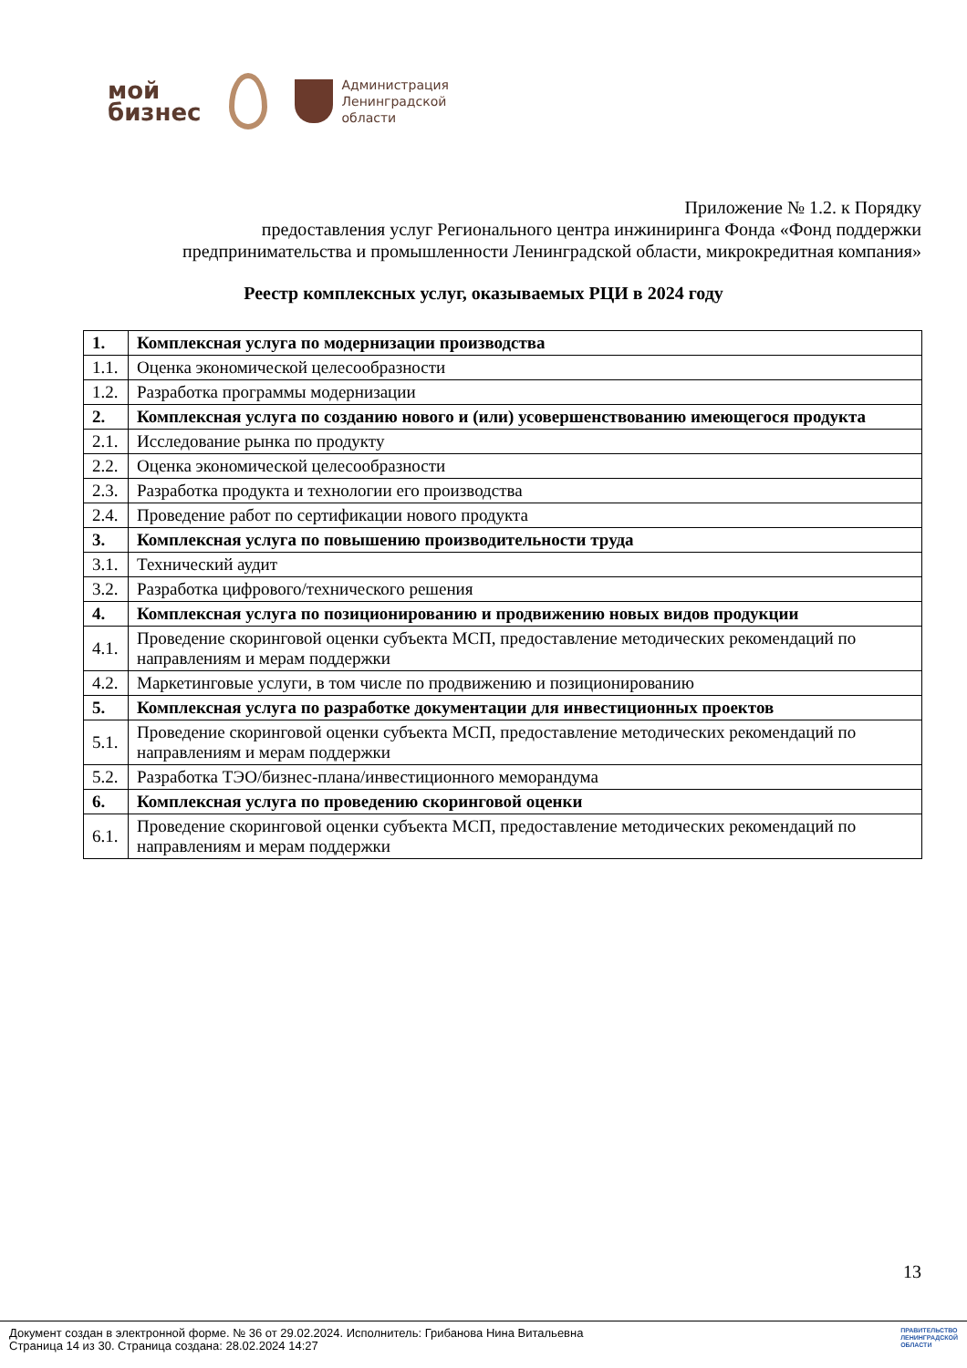мой
бизнес
Администрация
Ленинградской
области
Приложение № 1.2. к Порядку
предоставления услуг Регионального центра инжиниринга Фонда «Фонд поддержки
предпринимательства и промышленности Ленинградской области, микрокредитная компания»
Реестр комплексных услуг, оказываемых РЦИ в 2024 году
| 1. | Комплексная услуга по модернизации производства |
| 1.1. | Оценка экономической целесообразности |
| 1.2. | Разработка программы модернизации |
| 2. | Комплексная услуга по созданию нового и (или) усовершенствованию имеющегося продукта |
| 2.1. | Исследование рынка по продукту |
| 2.2. | Оценка экономической целесообразности |
| 2.3. | Разработка продукта и технологии его производства |
| 2.4. | Проведение работ по сертификации нового продукта |
| 3. | Комплексная услуга по повышению производительности труда |
| 3.1. | Технический аудит |
| 3.2. | Разработка цифрового/технического решения |
| 4. | Комплексная услуга по позиционированию и продвижению новых видов продукции |
| 4.1. | Проведение скоринговой оценки субъекта МСП, предоставление методических рекомендаций по направлениям и мерам поддержки |
| 4.2. | Маркетинговые услуги, в том числе по продвижению и позиционированию |
| 5. | Комплексная услуга по разработке документации для инвестиционных проектов |
| 5.1. | Проведение скоринговой оценки субъекта МСП, предоставление методических рекомендаций по направлениям и мерам поддержки |
| 5.2. | Разработка ТЭО/бизнес-плана/инвестиционного меморандума |
| 6. | Комплексная услуга по проведению скоринговой оценки |
| 6.1. | Проведение скоринговой оценки субъекта МСП, предоставление методических рекомендаций по направлениям и мерам поддержки |
13
Документ создан в электронной форме. № 36 от 29.02.2024. Исполнитель: Грибанова Нина Витальевна
Страница 14 из 30. Страница создана: 28.02.2024 14:27
ПРАВИТЕЛЬСТВО
ЛЕНИНГРАДСКОЙ
ОБЛАСТИ